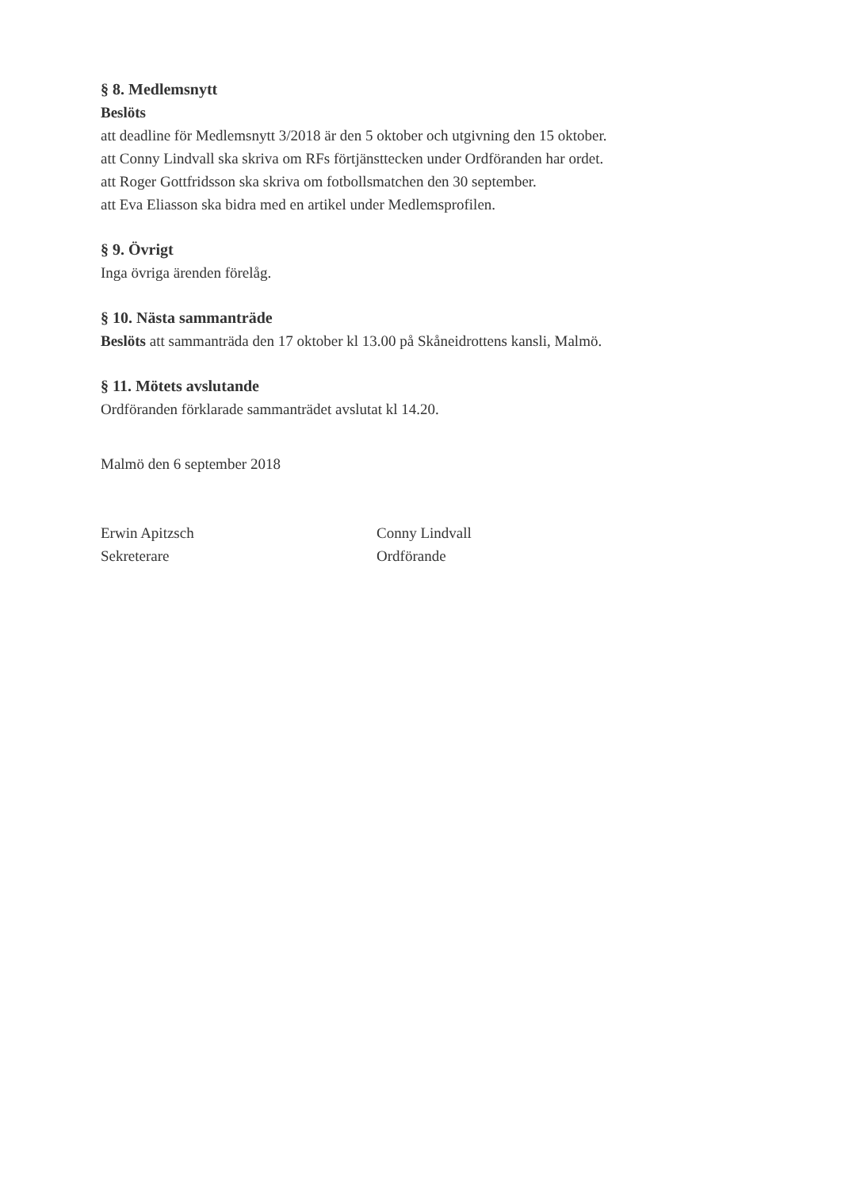§ 8. Medlemsnytt
Beslöts
att deadline för Medlemsnytt 3/2018 är den 5 oktober och utgivning den 15 oktober.
att Conny Lindvall ska skriva om RFs förtjänsttecken under Ordföranden har ordet.
att Roger Gottfridsson ska skriva om fotbollsmatchen den 30 september.
att Eva Eliasson ska bidra med en artikel under Medlemsprofilen.
§ 9. Övrigt
Inga övriga ärenden förelåg.
§ 10. Nästa sammanträde
Beslöts att sammanträda den 17 oktober kl 13.00 på Skåneidrottens kansli, Malmö.
§ 11. Mötets avslutande
Ordföranden förklarade sammanträdet avslutat kl 14.20.
Malmö den 6 september 2018
Erwin Apitzsch
Sekreterare
Conny Lindvall
Ordförande